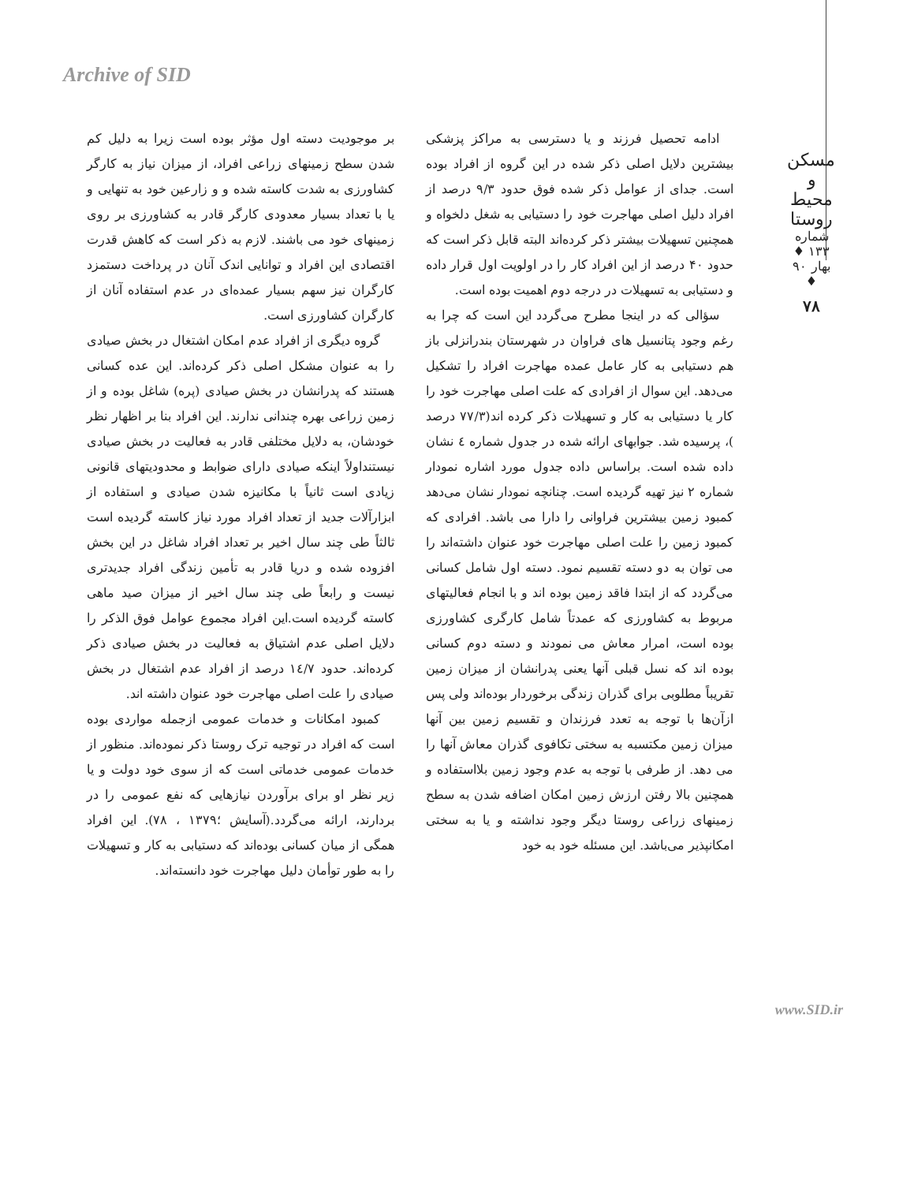Archive of SID
مسکن و محیط روستا
شماره ۱۳۳ ♦ بهار ۹۰ ♦
۷۸
ادامه تحصیل فرزند و یا دسترسی به مراکز پزشکی بیشترین دلایل اصلی ذکر شده در این گروه از افراد بوده است. جدای از عوامل ذکر شده فوق حدود ۹/۳ درصد از افراد دلیل اصلی مهاجرت خود را دستیابی به شغل دلخواه و همچنین تسهیلات بیشتر ذکر کرده‌اند البته قابل ذکر است که حدود ۴۰ درصد از این افراد کار را در اولویت اول قرار داده و دستیابی به تسهیلات در درجه دوم اهمیت بوده است.
سؤالی که در اینجا مطرح می‌گردد این است که چرا به رغم وجود پتانسیل های فراوان در شهرستان بندرانزلی باز هم دستیابی به کار عامل عمده مهاجرت افراد را تشکیل می‌دهد. این سوال از افرادی که علت اصلی مهاجرت خود را کار یا دستیابی به کار و تسهیلات ذکر کرده اند(۷۷/۳ درصد )، پرسیده شد. جوابهای ارائه شده در جدول شماره ٤ نشان داده شده است. براساس داده جدول مورد اشاره نمودار شماره ۲ نیز تهیه گردیده است. چنانچه نمودار نشان می‌دهد کمبود زمین بیشترین فراوانی را دارا می باشد. افرادی که کمبود زمین را علت اصلی مهاجرت خود عنوان داشته‌اند را می توان به دو دسته تقسیم نمود. دسته اول شامل کسانی می‌گردد که از ابتدا فاقد زمین بوده اند و با انجام فعالیتهای مربوط به کشاورزی که عمدتاً شامل کارگری کشاورزی بوده است، امرار معاش می نمودند و دسته دوم کسانی بوده اند که نسل قبلی آنها یعنی پدرانشان از میزان زمین تقریباً مطلوبی برای گذران زندگی برخوردار بوده‌اند ولی پس ازآن‌ها با توجه به تعدد فرزندان و تقسیم زمین بین آنها میزان زمین مکتسبه به سختی تکافوی گذران معاش آنها را می دهد. از طرفی با توجه به عدم وجود زمین بلااستفاده و همچنین بالا رفتن ارزش زمین امکان اضافه شدن به سطح زمینهای زراعی روستا دیگر وجود نداشته و یا به سختی امکانپذیر می‌باشد. این مسئله خود به خود
بر موجودیت دسته اول مؤثر بوده است زیرا به دلیل کم شدن سطح زمینهای زراعی افراد، از میزان نیاز به کارگر کشاورزی به شدت کاسته شده و و زارعین خود به تنهایی و یا با تعداد بسیار معدودی کارگر قادر به کشاورزی بر روی زمینهای خود می باشند. لازم به ذکر است که کاهش قدرت اقتصادی این افراد و توانایی اندک آنان در پرداخت دستمزد کارگران نیز سهم بسیار عمده‌ای در عدم استفاده آنان از کارگران کشاورزی است.
گروه دیگری از افراد عدم امکان اشتغال در بخش صیادی را به عنوان مشکل اصلی ذکر کرده‌اند. این عده کسانی هستند که پدرانشان در بخش صیادی (پره) شاغل بوده و از زمین زراعی بهره چندانی ندارند. این افراد بنا بر اظهار نظر خودشان، به دلایل مختلفی قادر به فعالیت در بخش صیادی نیستنداولاً اینکه صیادی دارای ضوابط و محدودیتهای قانونی زیادی است ثانیاً با مکانیزه شدن صیادی و استفاده از ابزارآلات جدید از تعداد افراد مورد نیاز کاسته گردیده است ثالثاً طی چند سال اخیر بر تعداد افراد شاغل در این بخش افزوده شده و دریا قادر به تأمین زندگی افراد جدیدتری نیست و رابعاً طی چند سال اخیر از میزان صید ماهی کاسته گردیده است.این افراد مجموع عوامل فوق الذکر را دلایل اصلی عدم اشتیاق به فعالیت در بخش صیادی ذکر کرده‌اند. حدود ١٤/٧ درصد از افراد عدم اشتغال در بخش صیادی را علت اصلی مهاجرت خود عنوان داشته اند.
کمبود امکانات و خدمات عمومی ازجمله مواردی بوده است که افراد در توجیه ترک روستا ذکر نموده‌اند. منظور از خدمات عمومی خدماتی است که از سوی خود دولت و یا زیر نظر او برای برآوردن نیازهایی که نفع عمومی را در بردارند، ارائه می‌گردد.(آسایش ؛۱۳۷۹ ، ۷۸). این افراد همگی از میان کسانی بوده‌اند که دستیابی به کار و تسهیلات را به طور توأمان دلیل مهاجرت خود دانسته‌اند.
www.SID.ir